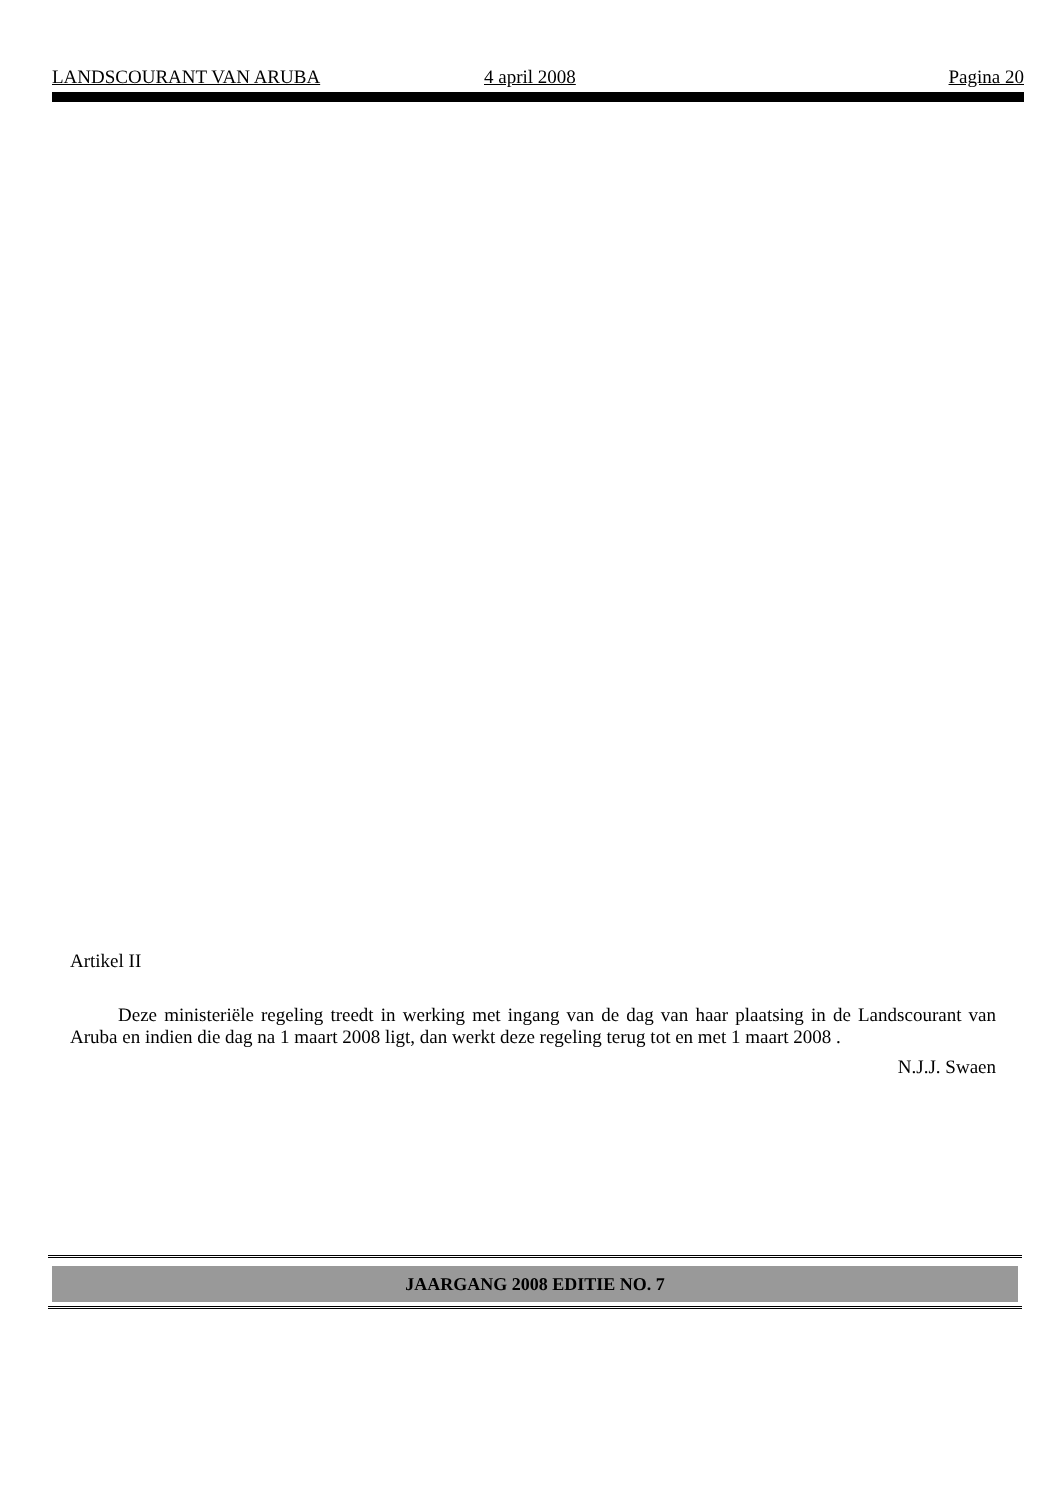LANDSCOURANT VAN ARUBA 4 april 2008 Pagina 20
Artikel II
Deze ministeriële regeling treedt in werking met ingang van de dag van haar plaatsing in de Landscourant van Aruba en indien die dag na 1 maart 2008 ligt, dan werkt deze regeling terug tot en met 1 maart 2008 .
N.J.J. Swaen
JAARGANG 2008 EDITIE NO. 7